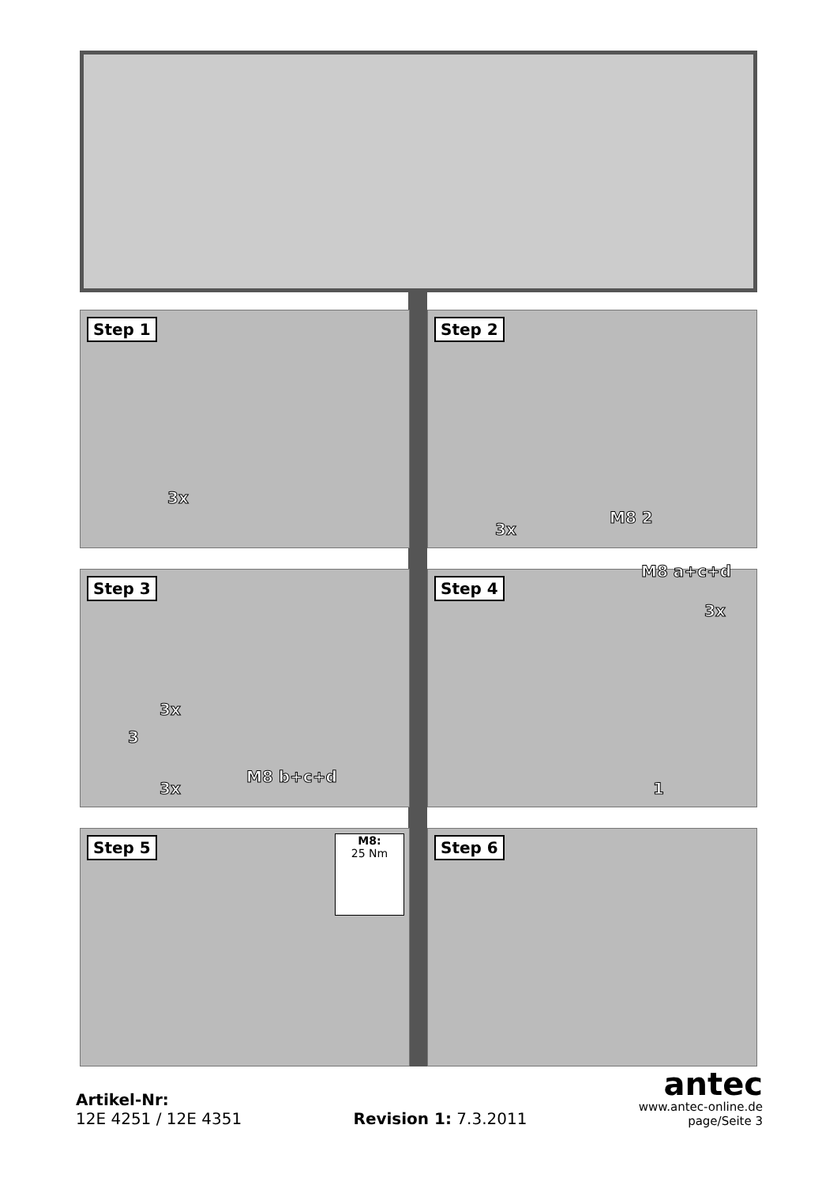Step 1
3x
Step 2
3x
M8 2
Step 3
3x
3
3x
M8 b+c+d
Step 4 M8 a+c+d
3x
1
Step 5
M8:
25 Nm
Step 6
Artikel-Nr:
12E 4251 / 12E 4351
Revision 1: 7.3.2011
antec
www.antec-online.de
page/Seite 3